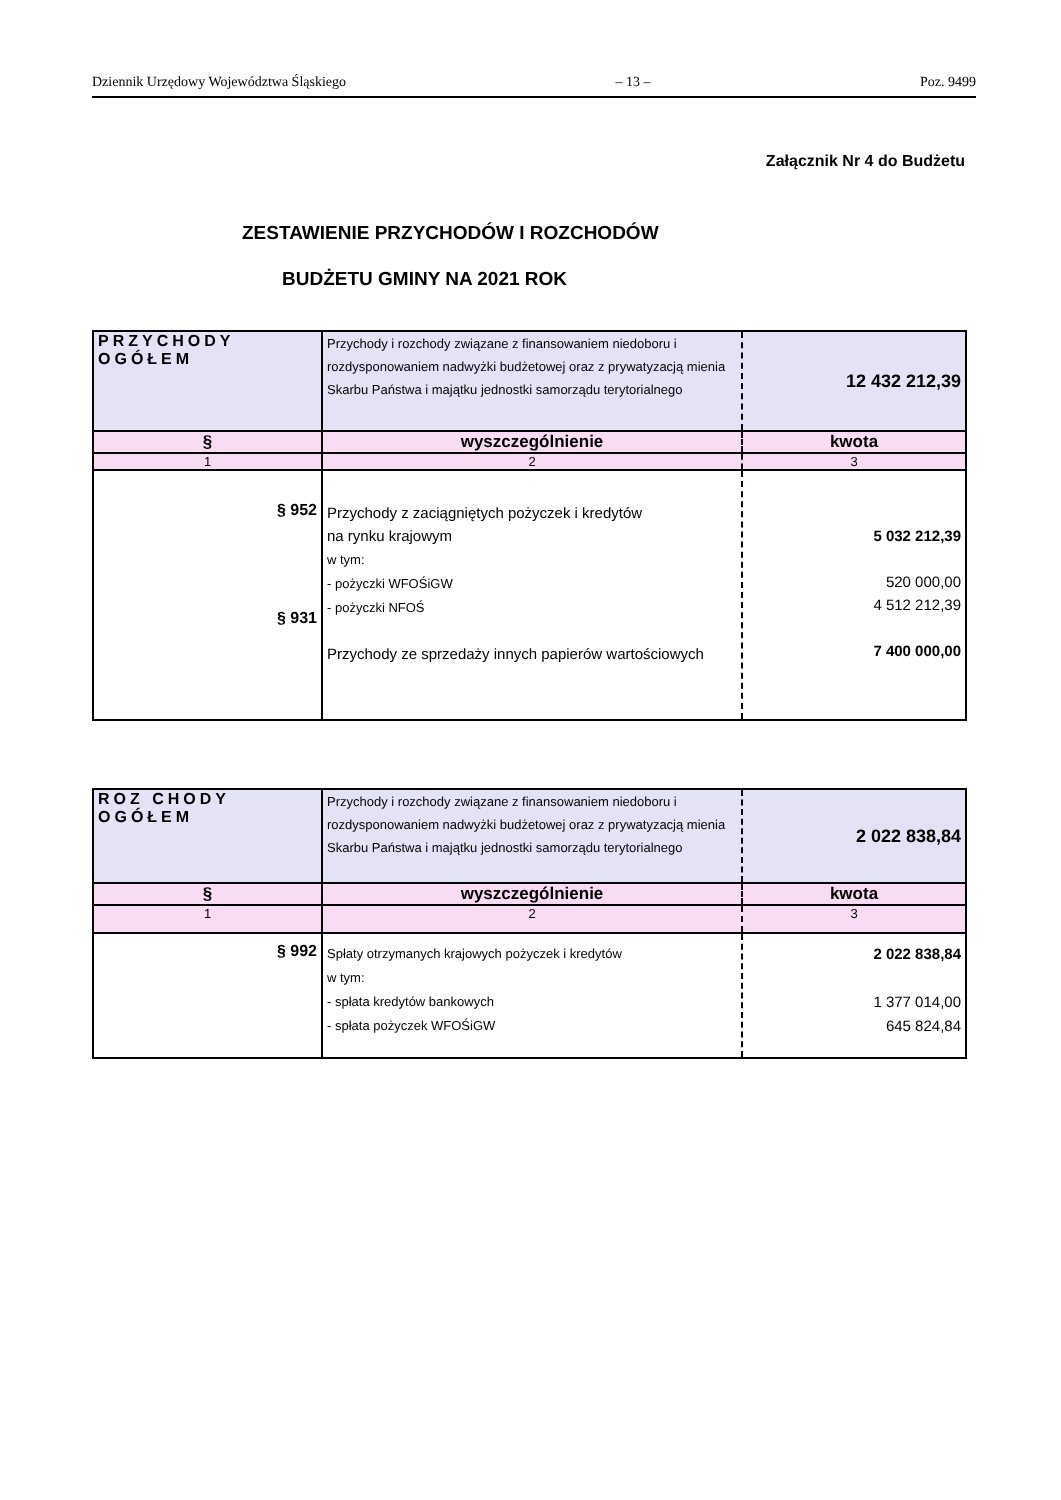Dziennik Urzędowy Województwa Śląskiego – 13 – Poz. 9499
Załącznik Nr 4 do Budżetu
ZESTAWIENIE PRZYCHODÓW I ROZCHODÓW
BUDŻETU GMINY NA 2021 ROK
| PRZYCHODY OGÓŁEM | Przychody i rozchody związane z finansowaniem niedoboru i rozdysponowaniem nadwyżki budżetowej oraz z prywatyzacją mienia Skarbu Państwa i majątku jednostki samorządu terytorialnego | 12 432 212,39 |
| § | wyszczególnienie | kwota |
| 1 | 2 | 3 |
| § 952 § 931 | Przychody z zaciągniętych pożyczek i kredytów na rynku krajowym w tym: - pożyczki WFOŚiGW - pożyczki NFOŚ Przychody ze sprzedaży innych papierów wartościowych | 5 032 212,39 520 000,00 4 512 212,39 7 400 000,00 |
| ROZ CHODY OGÓŁEM | Przychody i rozchody związane z finansowaniem niedoboru i rozdysponowaniem nadwyżki budżetowej oraz z prywatyzacją mienia Skarbu Państwa i majątku jednostki samorządu terytorialnego | 2 022 838,84 |
| § | wyszczególnienie | kwota |
| 1 | 2 | 3 |
| § 992 | Spłaty otrzymanych krajowych pożyczek i kredytów w tym: - spłata kredytów bankowych - spłata pożyczek WFOŚiGW | 2 022 838,84 1 377 014,00 645 824,84 |